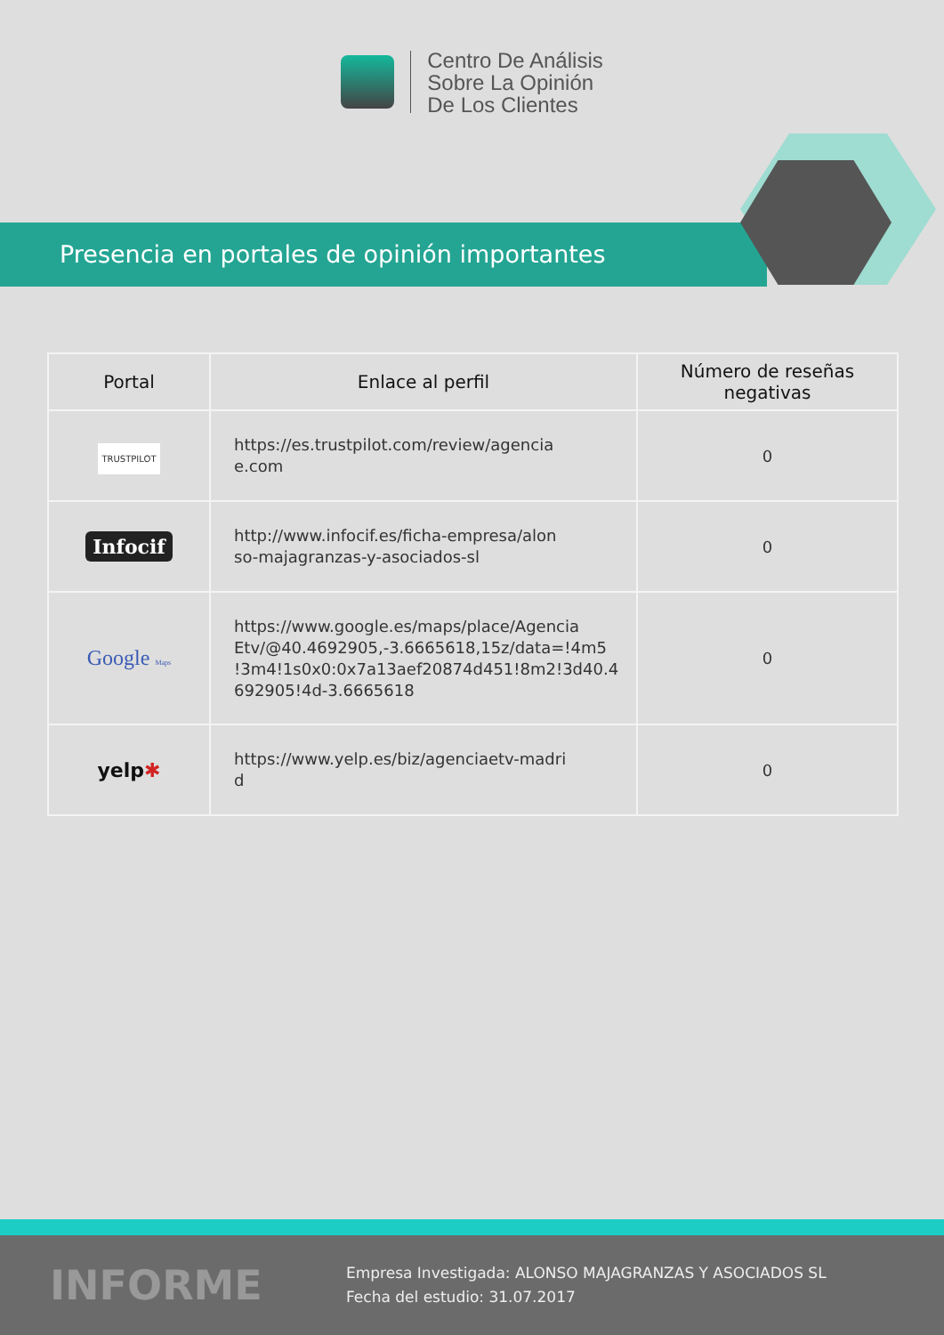Centro De Análisis
Sobre La Opinión
De Los Clientes
Presencia en portales de opinión importantes
| Portal | Enlace al perfil | Número de reseñas negativas |
| --- | --- | --- |
| TRUSTPILOT | https://es.trustpilot.com/review/agencia e.com | 0 |
| Infocif | http://www.infocif.es/ficha-empresa/alon so-majagranzas-y-asociados-sl | 0 |
| Google Maps | https://www.google.es/maps/place/Agencia Etv/@40.4692905,-3.6665618,15z/data=!4m5 !3m4!1s0x0:0x7a13aef20874d451!8m2!3d40.4 692905!4d-3.6665618 | 0 |
| yelp ✱ | https://www.yelp.es/biz/agenciaetv-madri d | 0 |
INFORME
Empresa Investigada: ALONSO MAJAGRANZAS Y ASOCIADOS SL
Fecha del estudio: 31.07.2017